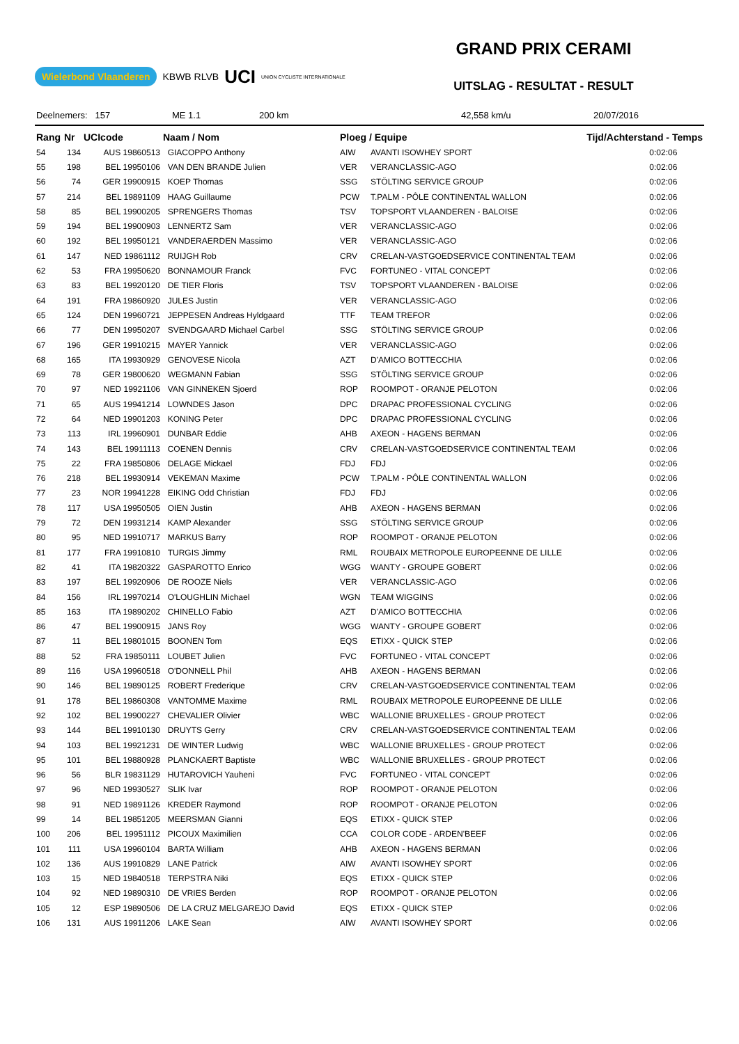Wielerbond Vlaanderen KBWB RLVB UCI UNION CYCLISTE INTERNATIONALE
GRAND PRIX CERAMI
UITSLAG - RESULTAT - RESULT
Deelnemers: 157 ME 1.1 200 km 42,558 km/u 20/07/2016
| Rang | Nr | UCIcode | Naam / Nom | Ploeg / Equipe | | Tijd/Achterstand - Temps |
| --- | --- | --- | --- | --- | --- | --- |
| 54 | 134 | AUS 19860513 | GIACOPPO Anthony | AIW | AVANTI ISOWHEY SPORT | 0:02:06 |
| 55 | 198 | BEL 19950106 | VAN DEN BRANDE Julien | VER | VERANCLASSIC-AGO | 0:02:06 |
| 56 | 74 | GER 19900915 | KOEP Thomas | SSG | STÖLTING SERVICE GROUP | 0:02:06 |
| 57 | 214 | BEL 19891109 | HAAG Guillaume | PCW | T.PALM - PÔLE CONTINENTAL WALLON | 0:02:06 |
| 58 | 85 | BEL 19900205 | SPRENGERS Thomas | TSV | TOPSPORT VLAANDEREN - BALOISE | 0:02:06 |
| 59 | 194 | BEL 19900903 | LENNERTZ Sam | VER | VERANCLASSIC-AGO | 0:02:06 |
| 60 | 192 | BEL 19950121 | VANDERAERDEN Massimo | VER | VERANCLASSIC-AGO | 0:02:06 |
| 61 | 147 | NED 19861112 | RUIJGH Rob | CRV | CRELAN-VASTGOEDSERVICE CONTINENTAL TEAM | 0:02:06 |
| 62 | 53 | FRA 19950620 | BONNAMOUR Franck | FVC | FORTUNEO - VITAL CONCEPT | 0:02:06 |
| 63 | 83 | BEL 19920120 | DE TIER Floris | TSV | TOPSPORT VLAANDEREN - BALOISE | 0:02:06 |
| 64 | 191 | FRA 19860920 | JULES Justin | VER | VERANCLASSIC-AGO | 0:02:06 |
| 65 | 124 | DEN 19960721 | JEPPESEN Andreas Hyldgaard | TTF | TEAM TREFOR | 0:02:06 |
| 66 | 77 | DEN 19950207 | SVENDGAARD Michael Carbel | SSG | STÖLTING SERVICE GROUP | 0:02:06 |
| 67 | 196 | GER 19910215 | MAYER Yannick | VER | VERANCLASSIC-AGO | 0:02:06 |
| 68 | 165 | ITA 19930929 | GENOVESE Nicola | AZT | D'AMICO BOTTECCHIA | 0:02:06 |
| 69 | 78 | GER 19800620 | WEGMANN Fabian | SSG | STÖLTING SERVICE GROUP | 0:02:06 |
| 70 | 97 | NED 19921106 | VAN GINNEKEN Sjoerd | ROP | ROOMPOT - ORANJE PELOTON | 0:02:06 |
| 71 | 65 | AUS 19941214 | LOWNDES Jason | DPC | DRAPAC PROFESSIONAL CYCLING | 0:02:06 |
| 72 | 64 | NED 19901203 | KONING Peter | DPC | DRAPAC PROFESSIONAL CYCLING | 0:02:06 |
| 73 | 113 | IRL 19960901 | DUNBAR Eddie | AHB | AXEON - HAGENS BERMAN | 0:02:06 |
| 74 | 143 | BEL 19911113 | COENEN Dennis | CRV | CRELAN-VASTGOEDSERVICE CONTINENTAL TEAM | 0:02:06 |
| 75 | 22 | FRA 19850806 | DELAGE Mickael | FDJ | FDJ | 0:02:06 |
| 76 | 218 | BEL 19930914 | VEKEMAN Maxime | PCW | T.PALM - PÔLE CONTINENTAL WALLON | 0:02:06 |
| 77 | 23 | NOR 19941228 | EIKING Odd Christian | FDJ | FDJ | 0:02:06 |
| 78 | 117 | USA 19950505 | OIEN Justin | AHB | AXEON - HAGENS BERMAN | 0:02:06 |
| 79 | 72 | DEN 19931214 | KAMP Alexander | SSG | STÖLTING SERVICE GROUP | 0:02:06 |
| 80 | 95 | NED 19910717 | MARKUS Barry | ROP | ROOMPOT - ORANJE PELOTON | 0:02:06 |
| 81 | 177 | FRA 19910810 | TURGIS Jimmy | RML | ROUBAIX METROPOLE EUROPEENNE DE LILLE | 0:02:06 |
| 82 | 41 | ITA 19820322 | GASPAROTTO Enrico | WGG | WANTY - GROUPE GOBERT | 0:02:06 |
| 83 | 197 | BEL 19920906 | DE ROOZE Niels | VER | VERANCLASSIC-AGO | 0:02:06 |
| 84 | 156 | IRL 19970214 | O'LOUGHLIN Michael | WGN | TEAM WIGGINS | 0:02:06 |
| 85 | 163 | ITA 19890202 | CHINELLO Fabio | AZT | D'AMICO BOTTECCHIA | 0:02:06 |
| 86 | 47 | BEL 19900915 | JANS Roy | WGG | WANTY - GROUPE GOBERT | 0:02:06 |
| 87 | 11 | BEL 19801015 | BOONEN Tom | EQS | ETIXX - QUICK STEP | 0:02:06 |
| 88 | 52 | FRA 19850111 | LOUBET Julien | FVC | FORTUNEO - VITAL CONCEPT | 0:02:06 |
| 89 | 116 | USA 19960518 | O'DONNELL Phil | AHB | AXEON - HAGENS BERMAN | 0:02:06 |
| 90 | 146 | BEL 19890125 | ROBERT Frederique | CRV | CRELAN-VASTGOEDSERVICE CONTINENTAL TEAM | 0:02:06 |
| 91 | 178 | BEL 19860308 | VANTOMME Maxime | RML | ROUBAIX METROPOLE EUROPEENNE DE LILLE | 0:02:06 |
| 92 | 102 | BEL 19900227 | CHEVALIER Olivier | WBC | WALLONIE BRUXELLES - GROUP PROTECT | 0:02:06 |
| 93 | 144 | BEL 19910130 | DRUYTS Gerry | CRV | CRELAN-VASTGOEDSERVICE CONTINENTAL TEAM | 0:02:06 |
| 94 | 103 | BEL 19921231 | DE WINTER Ludwig | WBC | WALLONIE BRUXELLES - GROUP PROTECT | 0:02:06 |
| 95 | 101 | BEL 19880928 | PLANCKAERT Baptiste | WBC | WALLONIE BRUXELLES - GROUP PROTECT | 0:02:06 |
| 96 | 56 | BLR 19831129 | HUTAROVICH Yauheni | FVC | FORTUNEO - VITAL CONCEPT | 0:02:06 |
| 97 | 96 | NED 19930527 | SLIK Ivar | ROP | ROOMPOT - ORANJE PELOTON | 0:02:06 |
| 98 | 91 | NED 19891126 | KREDER Raymond | ROP | ROOMPOT - ORANJE PELOTON | 0:02:06 |
| 99 | 14 | BEL 19851205 | MEERSMAN Gianni | EQS | ETIXX - QUICK STEP | 0:02:06 |
| 100 | 206 | BEL 19951112 | PICOUX Maximilien | CCA | COLOR CODE - ARDEN'BEEF | 0:02:06 |
| 101 | 111 | USA 19960104 | BARTA William | AHB | AXEON - HAGENS BERMAN | 0:02:06 |
| 102 | 136 | AUS 19910829 | LANE Patrick | AIW | AVANTI ISOWHEY SPORT | 0:02:06 |
| 103 | 15 | NED 19840518 | TERPSTRA Niki | EQS | ETIXX - QUICK STEP | 0:02:06 |
| 104 | 92 | NED 19890310 | DE VRIES Berden | ROP | ROOMPOT - ORANJE PELOTON | 0:02:06 |
| 105 | 12 | ESP 19890506 | DE LA CRUZ MELGAREJO David | EQS | ETIXX - QUICK STEP | 0:02:06 |
| 106 | 131 | AUS 19911206 | LAKE Sean | AIW | AVANTI ISOWHEY SPORT | 0:02:06 |